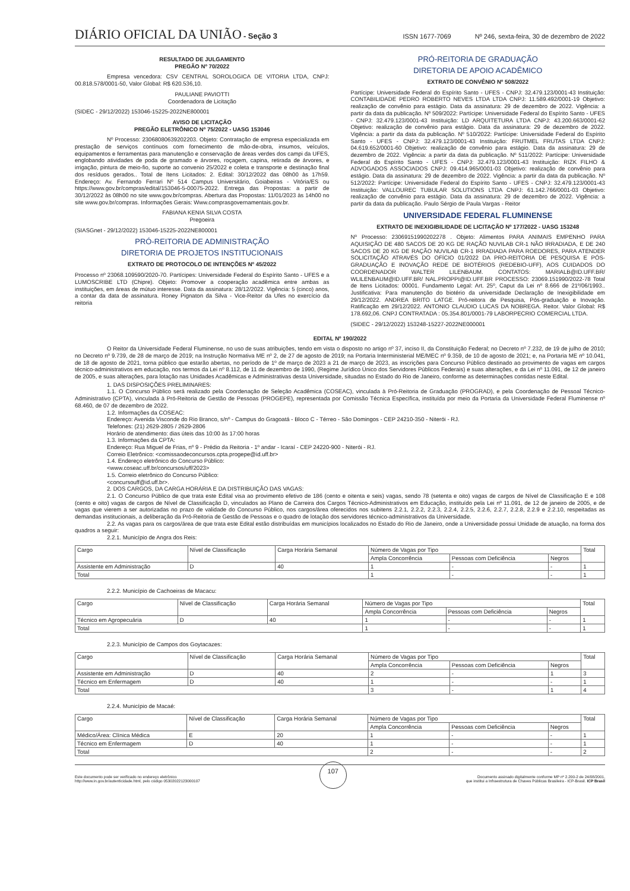DIÁRIO OFICIAL DA UNIÃO - Seção 3 ISSN 1677-7069 Nº 246, sexta-feira, 30 de dezembro de 2022
RESULTADO DE JULGAMENTO
PREGÃO Nº 70/2022
Empresa vencedora: CSV CENTRAL SOROLOGICA DE VITORIA LTDA, CNPJ: 00.818.578/0001-50, Valor Global: R$ 620.536,10.
PAULIANE PAVIOTTI
Coordenadora de Licitação
(SIDEC - 29/12/2022) 153046-15225-2022NE800001
AVISO DE LICITAÇÃO
PREGÃO ELETRÔNICO Nº 75/2022 - UASG 153046
Nº Processo: 23068080639202203. Objeto: Contratação de empresa especializada em prestação de serviços contínuos com fornecimento de mão-de-obra, insumos, veículos, equipamentos e ferramentas para manutenção e conservação de áreas verdes dos campi da UFES, englobando atividades de poda de gramado e árvores, roçagem, capina, retirada de árvores, e irrigação, pintura de meio-fio, suporte ao convenio 25/2022 e coleta e transporte e destinação final dos resíduos gerados.. Total de Itens Licitados: 2. Edital: 30/12/2022 das 08h00 às 17h59. Endereço: Av. Fernando Ferrari Nº 514 Campus Universitário, Goiabeiras - Vitória/ES ou https://www.gov.br/compras/edital/153046-5-00075-2022. Entrega das Propostas: a partir de 30/12/2022 às 08h00 no site www.gov.br/compras. Abertura das Propostas: 11/01/2023 às 14h00 no site www.gov.br/compras. Informações Gerais: Www.comprasgovernamentais.gov.br.
FABIANA KENIA SILVA COSTA
Pregoeira
(SIASGnet - 29/12/2022) 153046-15225-2022NE800001
PRÓ-REITORIA DE ADMINISTRAÇÃO
DIRETORIA DE PROJETOS INSTITUCIONAIS
EXTRATO DE PROTOCOLO DE INTENÇÕES Nº 45/2022
Processo nº 23068.109590/2020-70. Partícipes: Universidade Federal do Espírito Santo - UFES e a LUMOSCRIBE LTD (Chipre). Objeto: Promover a cooperação acadêmica entre ambas as instituições, em áreas de mútuo interesse. Data da assinatura: 28/12/2022. Vigência: 5 (cinco) anos, a contar da data de assinatura. Roney Pignaton da Silva - Vice-Reitor da Ufes no exercício da reitoria
PRÓ-REITORIA DE GRADUAÇÃO
DIRETORIA DE APOIO ACADÊMICO
EXTRATO DE CONVÊNIO Nº 508/2022
Partícipe: Universidade Federal do Espírito Santo - UFES - CNPJ: 32.479.123/0001-43 Instituição: CONTABILIDADE PEDRO ROBERTO NEVES LTDA LTDA CNPJ: 11.589.492/0001-19 Objetivo: realização de convênio para estágio. Data da assinatura: 29 de dezembro de 2022. Vigência: a partir da data da publicação. Nº 509/2022: Partícipe: Universidade Federal do Espírito Santo - UFES - CNPJ: 32.479.123/0001-43 Instituição: LD ARQUITETURA LTDA CNPJ: 43.200.663/0001-62 Objetivo: realização de convênio para estágio. Data da assinatura: 29 de dezembro de 2022. Vigência: a partir da data da publicação. Nº 510/2022: Partícipe: Universidade Federal do Espírito Santo - UFES - CNPJ: 32.479.123/0001-43 Instituição: FRUTMEL FRUTAS LTDA CNPJ: 04.619.652/0001-60 Objetivo: realização de convênio para estágio. Data da assinatura: 29 de dezembro de 2022. Vigência: a partir da data da publicação. Nº 511/2022: Partícipe: Universidade Federal do Espírito Santo - UFES - CNPJ: 32.479.123/0001-43 Instituição: RIZK FILHO & ADVOGADOS ASSOCIADOS CNPJ: 09.414.965/0001-03 Objetivo: realização de convênio para estágio. Data da assinatura: 29 de dezembro de 2022. Vigência: a partir da data da publicação. Nº 512/2022: Partícipe: Universidade Federal do Espírito Santo - UFES - CNPJ: 32.479.123/0001-43 Instituição: VALLOUREC TUBULAR SOLUTIONS LTDA CNPJ: 61.142.766/0001-03 Objetivo: realização de convênio para estágio. Data da assinatura: 29 de dezembro de 2022. Vigência: a partir da data da publicação. Paulo Sérgio de Paula Vargas - Reitor
UNIVERSIDADE FEDERAL FLUMINENSE
EXTRATO DE INEXIGIBILIDADE DE LICITAÇÃO Nº 177/2022 - UASG 153248
Nº Processo: 23069151990202278 . Objeto: Alimentos PARA ANIMAIS EMPENHO PARA AQUISIÇÃO DE 480 SACOS DE 20 KG DE RAÇÃO NUVILAB CR-1 NÃO IRRADIADA, E DE 240 SACOS DE 20 KG DE RAÇÃO NUVILAB CR-1 IRRADIADA PARA ROEDORES, PARA ATENDER SOLICITAÇÃO ATRAVÉS DO OFÍCIO 01/2022 DA PRO-REITORIA DE PESQUISA E PÓS-GRADUAÇÃO E INOVAÇÃO REDE DE BIOTÉRIOS (REDEBIO-UFF), AOS CUIDADOS DO COORDENADOR WALTER LILENBAUM. CONTATOS: MARIALB@ID.UFF.BR/ WLILENBAUM@ID.UFF.BR/ NAL.PROPPI@ID.UFF.BR PROCESSO: 23069.151990/2022-78 Total de Itens Licitados: 00001. Fundamento Legal: Art. 25º, Caput da Lei nº 8.666 de 21º/06/1993.. Justificativa: Para manutenção do biotério da universidade Declaração de Inexigibilidade em 29/12/2022. ANDREA BRITO LATGE. Pró-reitora de Pesquisa, Pós-graduação e Inovação. Ratificação em 29/12/2022. ANTONIO CLAUDIO LUCAS DA NOBREGA. Reitor. Valor Global: R$ 178.692,06. CNPJ CONTRATADA : 05.354.801/0001-79 LABORPECRIO COMERCIAL LTDA.
(SIDEC - 29/12/2022) 153248-15227-2022NE000001
EDITAL Nº 190/2022
O Reitor da Universidade Federal Fluminense, no uso de suas atribuições, tendo em vista o disposto no artigo nº 37, inciso II, da Constituição Federal; no Decreto nº 7.232, de 19 de julho de 2010; no Decreto nº 9.739, de 28 de março de 2019; na Instrução Normativa ME nº 2, de 27 de agosto de 2019; na Portaria Interministerial ME/MEC nº 9.359, de 10 de agosto de 2021; e, na Portaria ME nº 10.041, de 18 de agosto de 2021, torna público que estarão abertas, no período de 1º de março de 2023 a 21 de março de 2023, as inscrições para Concurso Público destinado ao provimento de vagas em cargos técnico-administrativos em educação, nos termos da Lei nº 8.112, de 11 de dezembro de 1990, (Regime Jurídico Único dos Servidores Públicos Federais) e suas alterações, e da Lei nº 11.091, de 12 de janeiro de 2005, e suas alterações, para lotação nas Unidades Acadêmicas e Administrativas desta Universidade, situadas no Estado do Rio de Janeiro, conforme as determinações contidas neste Edital.
1. DAS DISPOSIÇÕES PRELIMINARES:
1.1. O Concurso Público será realizado pela Coordenação de Seleção Acadêmica (COSEAC), vinculada à Pró-Reitoria de Graduação (PROGRAD), e pela Coordenação de Pessoal Técnico-Administrativo (CPTA), vinculada à Pró-Reitoria de Gestão de Pessoas (PROGEPE), representada por Comissão Técnica Específica, instituída por meio da Portaria da Universidade Federal Fluminense nº 68.460, de 07 de dezembro de 2022.
1.2. Informações da COSEAC:
Endereço: Avenida Visconde do Rio Branco, s/nº - Campus do Gragoatá - Bloco C - Térreo - São Domingos - CEP 24210-350 - Niterói - RJ.
Telefones: (21) 2629-2805 / 2629-2806
Horário de atendimento: dias úteis das 10:00 às 17:00 horas
1.3. Informações da CPTA:
Endereço: Rua Miguel de Frias, nº 9 - Prédio da Reitoria - 1º andar - Icaraí - CEP 24220-900 - Niterói - RJ.
Correio Eletrônico: <comissaodeconcursos.cpta.progepe@id.uff.br>
1.4. Endereço eletrônico do Concurso Público:
<www.coseac.uff.br/concursos/uff/2023>
1.5. Correio eletrônico do Concurso Público:
<concursouff@id.uff.br>.
2. DOS CARGOS, DA CARGA HORÁRIA E DA DISTRIBUIÇÃO DAS VAGAS:
2.1. O Concurso Público de que trata este Edital visa ao provimento efetivo de 186 (cento e oitenta e seis) vagas, sendo 78 (setenta e oito) vagas de cargos de Nível de Classificação E e 108 (cento e oito) vagas de cargos de Nível de Classificação D, vinculados ao Plano de Carreira dos Cargos Técnico-Administrativos em Educação, instituído pela Lei nº 11.091, de 12 de janeiro de 2005, e de vagas que vierem a ser autorizadas no prazo de validade do Concurso Público, nos cargos/área oferecidos nos subitens 2.2.1, 2.2.2, 2.2.3, 2.2.4, 2.2.5, 2.2.6, 2.2.7, 2.2.8, 2.2.9 e 2.2.10, respeitadas as demandas institucionais, a deliberação da Pró-Reitoria de Gestão de Pessoas e o quadro de lotação dos servidores técnico-administrativos da Universidade.
2.2. As vagas para os cargos/área de que trata este Edital estão distribuídas em municípios localizados no Estado do Rio de Janeiro, onde a Universidade possui Unidade de atuação, na forma dos quadros a seguir:
2.2.1. Município de Angra dos Reis:
| Cargo | Nível de Classificação | Carga Horária Semanal | Número de Vagas por Tipo | | | Total |
| | | | Ampla Concorrência | Pessoas com Deficiência | Negros | |
| Assistente em Administração | D | 40 | 1 | - | - | 1 |
| Total | | | 1 | - | - | 1 |
2.2.2. Município de Cachoeiras de Macacu:
| Cargo | Nível de Classificação | Carga Horária Semanal | Número de Vagas por Tipo | | | Total |
| | | | Ampla Concorrência | Pessoas com Deficiência | Negros | |
| Técnico em Agropecuária | D | 40 | 1 | - | - | 1 |
| Total | | | 1 | - | - | 1 |
2.2.3. Município de Campos dos Goytacazes:
| Cargo | Nível de Classificação | Carga Horária Semanal | Número de Vagas por Tipo | | | Total |
| | | | Ampla Concorrência | Pessoas com Deficiência | Negros | |
| Assistente em Administração | D | 40 | 2 | - | 1 | 3 |
| Técnico em Enfermagem | D | 40 | 1 | - | - | 1 |
| Total | | | 3 | - | 1 | 4 |
2.2.4. Município de Macaé:
| Cargo | Nível de Classificação | Carga Horária Semanal | Número de Vagas por Tipo | | | Total |
| | | | Ampla Concorrência | Pessoas com Deficiência | Negros | |
| Médico/Área: Clínica Médica | E | 20 | 1 | - | - | 1 |
| Técnico em Enfermagem | D | 40 | 1 | - | - | 1 |
| Total | | | 2 | - | - | 2 |
Este documento pode ser verificado no endereço eletrônico
http://www.in.gov.br/autenticidade.html, pelo código 05302022123000107
107
Documento assinado digitalmente conforme MP nº 2.200-2 de 24/08/2001,
que institui a Infraestrutura de Chaves Públicas Brasileira - ICP-Brasil. ICP Brasil